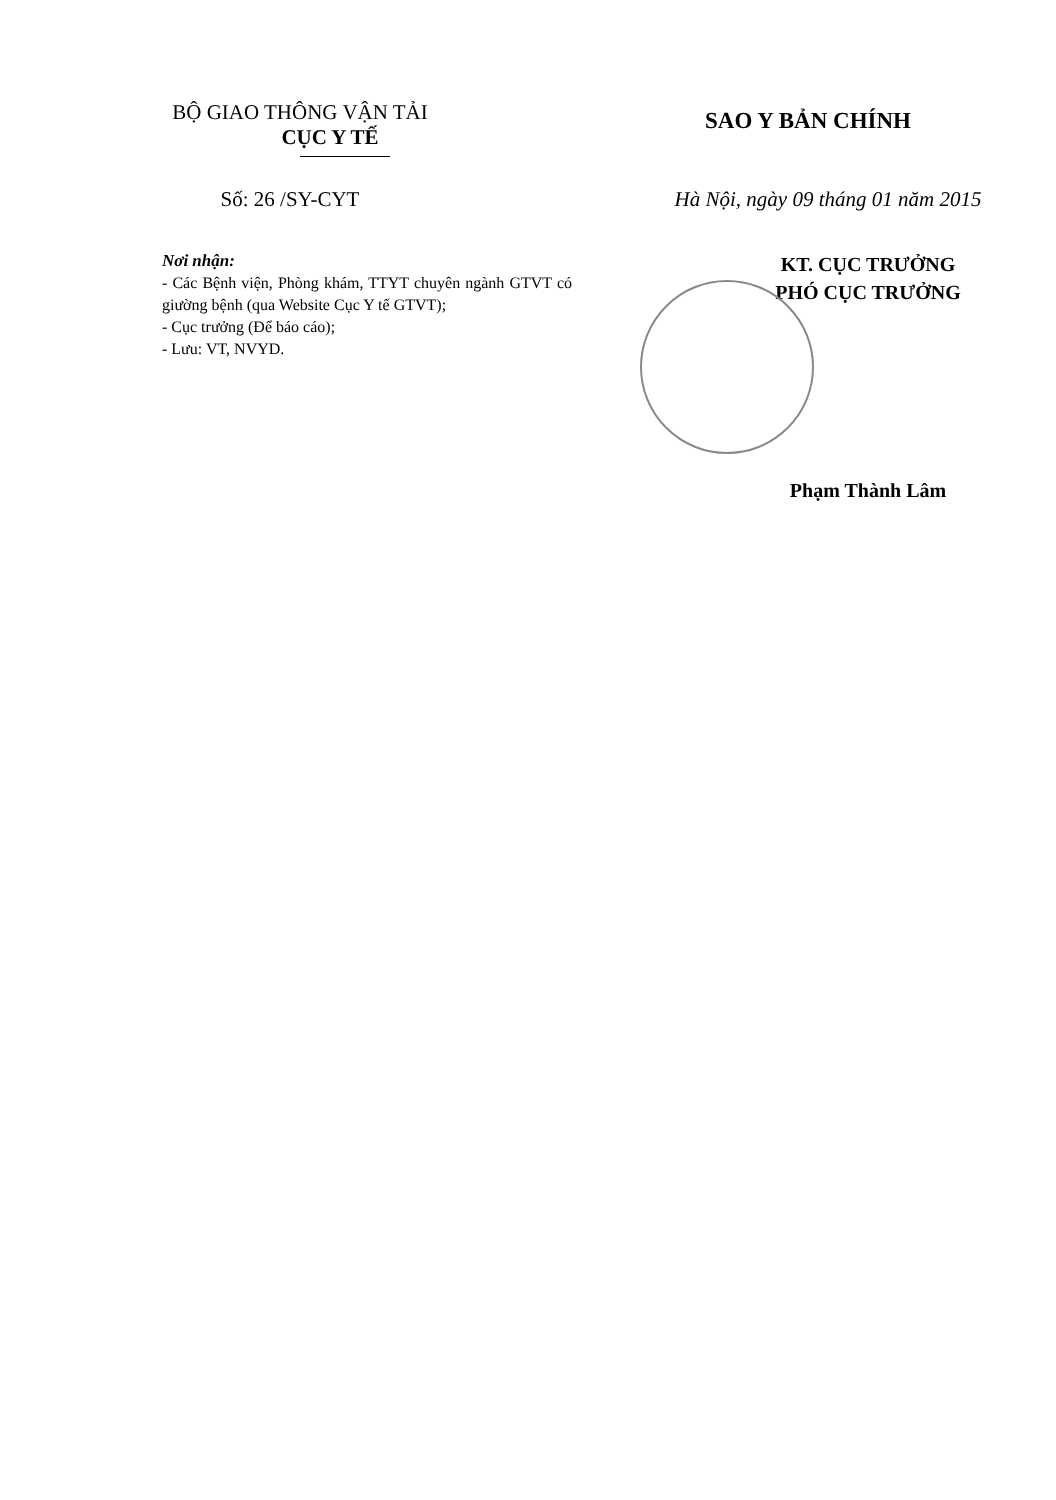BỘ GIAO THÔNG VẬN TẢI
CỤC Y TẾ
SAO Y BẢN CHÍNH
Số: 26 /SY-CYT Hà Nội, ngày 09 tháng 01 năm 2015
Nơi nhận:
- Các Bệnh viện, Phòng khám, TTYT chuyên ngành GTVT có giường bệnh (qua Website Cục Y tế GTVT);
- Cục trưởng (Để báo cáo);
- Lưu: VT, NVYD.
KT. CỤC TRƯỞNG
PHÓ CỤC TRƯỞNG
Phạm Thành Lâm